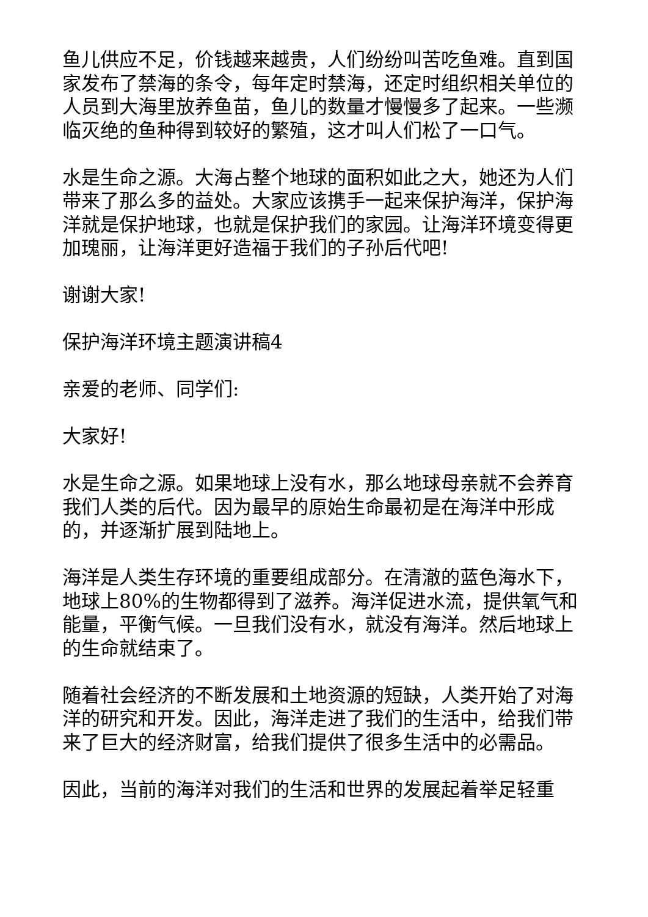鱼儿供应不足，价钱越来越贵，人们纷纷叫苦吃鱼难。直到国家发布了禁海的条令，每年定时禁海，还定时组织相关单位的人员到大海里放养鱼苗，鱼儿的数量才慢慢多了起来。一些濒临灭绝的鱼种得到较好的繁殖，这才叫人们松了一口气。
水是生命之源。大海占整个地球的面积如此之大，她还为人们带来了那么多的益处。大家应该携手一起来保护海洋，保护海洋就是保护地球，也就是保护我们的家园。让海洋环境变得更加瑰丽，让海洋更好造福于我们的子孙后代吧!
谢谢大家!
保护海洋环境主题演讲稿4
亲爱的老师、同学们:
大家好!
水是生命之源。如果地球上没有水，那么地球母亲就不会养育我们人类的后代。因为最早的原始生命最初是在海洋中形成的，并逐渐扩展到陆地上。
海洋是人类生存环境的重要组成部分。在清澈的蓝色海水下，地球上80%的生物都得到了滋养。海洋促进水流，提供氧气和能量，平衡气候。一旦我们没有水，就没有海洋。然后地球上的生命就结束了。
随着社会经济的不断发展和土地资源的短缺，人类开始了对海洋的研究和开发。因此，海洋走进了我们的生活中，给我们带来了巨大的经济财富，给我们提供了很多生活中的必需品。
因此，当前的海洋对我们的生活和世界的发展起着举足轻重